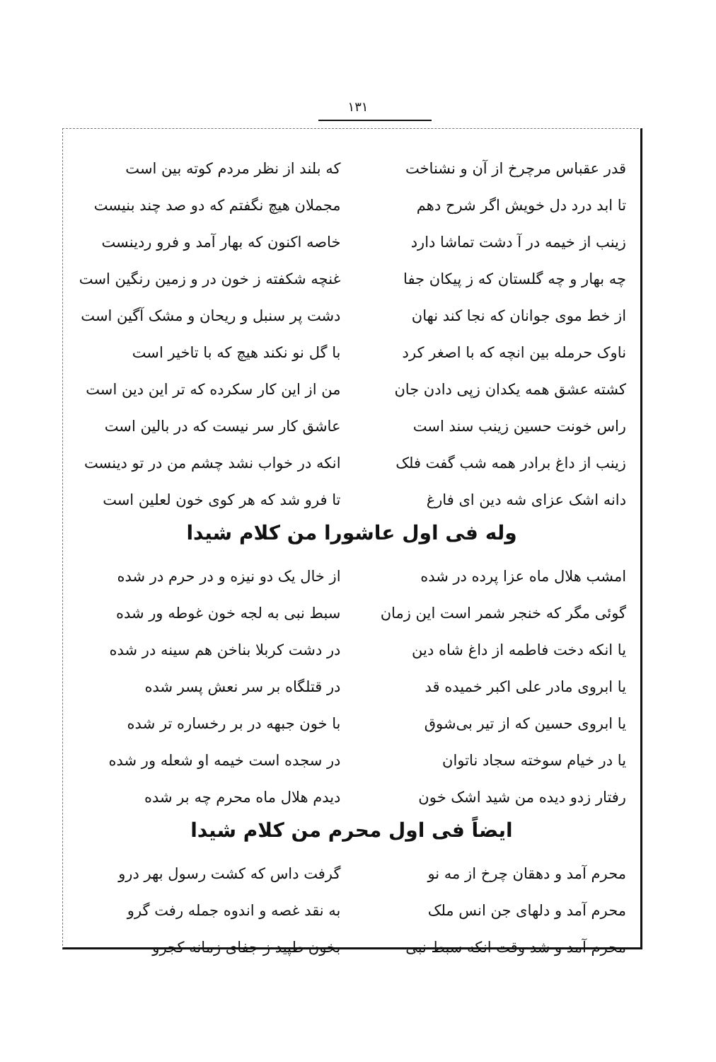۱۳۱
قدر عقباس مرچرخ از آن و نشناخت که بلند از نظر مردم کوته بین است
تا ابد درد دل خویش اگر شرح دهم مجملان هیچ نگفتم که دو صد چند بنیست
زینب از خیمه در آ دشت تماشا دارد خاصه اکنون که بهار آمد و فرو ردینست
چه بهار و چه گلستان که ز پیکان جفا غنچه شکفته ز خون در و زمین رنگین است
از خط موی جوانان که نجا کند نهان دشت پر سنبل و ریحان و مشک آگین است
ناوک حرمله بین انچه که با اصغر کرد با گل نو نکند هیچ که با تاخیر است
کشته عشق همه یکدان زپی دادن جان من از این کار سکرده که تر این دین است
راس خونت حسین زینب سند است عاشق کار سر نیست که در بالین است
زینب از داغ برادر همه شب گفت فلک انکه در خواب نشد چشم من در تو دینست
دانه اشک عزای شه دین ای فارغ تا فرو شد که هر کوی خون لعلین است
وله فی اول عاشورا من کلام شیدا
امشب هلال ماه عزا پرده در شده از خال یک دو نیزه و در حرم در شده
گوئی مگر که خنجر شمر است این زمان سبط نبی به لجه خون غوطه ور شده
یا انکه دخت فاطمه از داغ شاه دین در دشت کربلا بناخن هم سینه در شده
یا ابروی مادر علی اکبر خمیده قد در قتلگاه بر سر نعش پسر شده
یا ابروی حسین که از تیر بی‌شوق با خون جبهه در بر رخساره تر شده
یا در خیام سوخته سجاد ناتوان در سجده است خیمه او شعله ور شده
رفتار زدو دیده من شید اشک خون دیدم هلال ماه محرم چه بر شده
ایضاً فی اول محرم من کلام شیدا
محرم آمد و دهقان چرخ از مه نو گرفت داس که کشت رسول بهر درو
محرم آمد و دلهای جن انس ملک به نقد غصه و اندوه جمله رفت گرو
محرم آمد و شد وقت انکه سبط نبی بخون طپید ز جفای زمانه کجرو